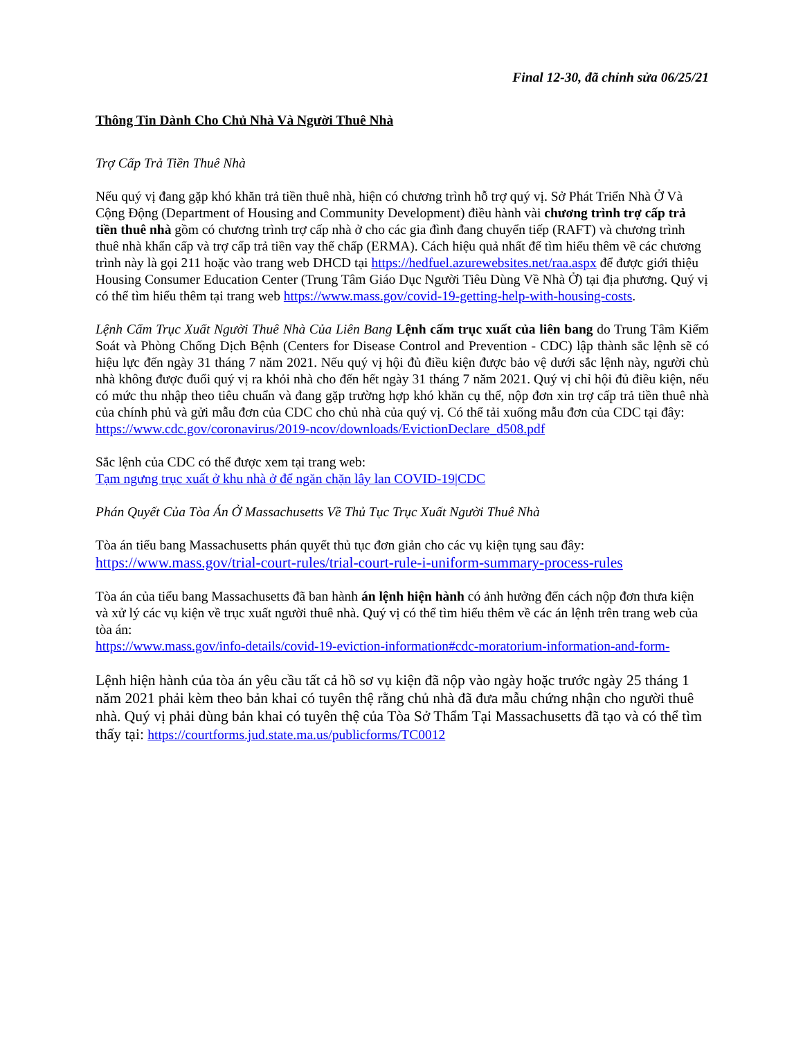Final 12-30, đã chỉnh sửa 06/25/21
Thông Tin Dành Cho Chủ Nhà Và Người Thuê Nhà
Trợ Cấp Trả Tiền Thuê Nhà
Nếu quý vị đang gặp khó khăn trả tiền thuê nhà, hiện có chương trình hỗ trợ quý vị. Sở Phát Triển Nhà Ở Và Cộng Động (Department of Housing and Community Development) điều hành vài chương trình trợ cấp trả tiền thuê nhà gồm có chương trình trợ cấp nhà ở cho các gia đình đang chuyển tiếp (RAFT) và chương trình thuê nhà khẩn cấp và trợ cấp trả tiền vay thế chấp (ERMA). Cách hiệu quả nhất để tìm hiểu thêm về các chương trình này là gọi 211 hoặc vào trang web DHCD tại https://hedfuel.azurewebsites.net/raa.aspx để được giới thiệu Housing Consumer Education Center (Trung Tâm Giáo Dục Người Tiêu Dùng Về Nhà Ở) tại địa phương. Quý vị có thể tìm hiểu thêm tại trang web https://www.mass.gov/covid-19-getting-help-with-housing-costs.
Lệnh Cấm Trục Xuất Người Thuê Nhà Của Liên Bang Lệnh cấm trục xuất của liên bang do Trung Tâm Kiểm Soát và Phòng Chống Dịch Bệnh (Centers for Disease Control and Prevention - CDC) lập thành sắc lệnh sẽ có hiệu lực đến ngày 31 tháng 7 năm 2021. Nếu quý vị hội đủ điều kiện được bảo vệ dưới sắc lệnh này, người chủ nhà không được đuổi quý vị ra khỏi nhà cho đến hết ngày 31 tháng 7 năm 2021. Quý vị chỉ hội đủ điều kiện, nếu có mức thu nhập theo tiêu chuẩn và đang gặp trường hợp khó khăn cụ thể, nộp đơn xin trợ cấp trả tiền thuê nhà của chính phủ và gửi mẫu đơn của CDC cho chủ nhà của quý vị. Có thể tải xuống mẫu đơn của CDC tại đây:
https://www.cdc.gov/coronavirus/2019-ncov/downloads/EvictionDeclare_d508.pdf
Sắc lệnh của CDC có thể được xem tại trang web:
Tạm ngưng trục xuất ở khu nhà ở để ngăn chặn lây lan COVID-19|CDC
Phán Quyết Của Tòa Án Ở Massachusetts Về Thủ Tục Trục Xuất Người Thuê Nhà
Tòa án tiểu bang Massachusetts phán quyết thủ tục đơn giản cho các vụ kiện tụng sau đây:
https://www.mass.gov/trial-court-rules/trial-court-rule-i-uniform-summary-process-rules
Tòa án của tiểu bang Massachusetts đã ban hành án lệnh hiện hành có ảnh hưởng đến cách nộp đơn thưa kiện và xử lý các vụ kiện về trục xuất người thuê nhà. Quý vị có thể tìm hiểu thêm về các án lệnh trên trang web của tòa án:
https://www.mass.gov/info-details/covid-19-eviction-information#cdc-moratorium-information-and-form-
Lệnh hiện hành của tòa án yêu cầu tất cả hồ sơ vụ kiện đã nộp vào ngày hoặc trước ngày 25 tháng 1 năm 2021 phải kèm theo bản khai có tuyên thệ rằng chủ nhà đã đưa mẫu chứng nhận cho người thuê nhà. Quý vị phải dùng bản khai có tuyên thệ của Tòa Sở Thẩm Tại Massachusetts đã tạo và có thể tìm thấy tại: https://courtforms.jud.state.ma.us/publicforms/TC0012